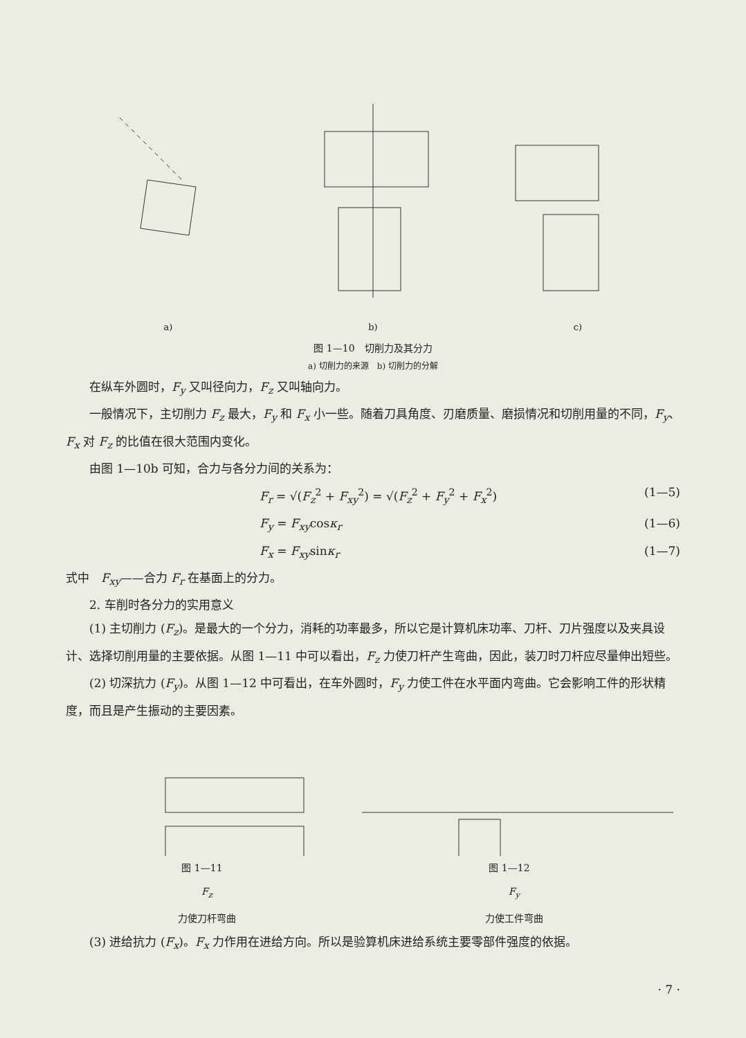a) b) c)
图 1—10　切削力及其分力
a) 切削力的来源　b) 切削力的分解
在纵车外圆时，F<sub>y</sub> 又叫径向力，F<sub>z</sub> 又叫轴向力。
一般情况下，主切削力 F<sub>z</sub> 最大，F<sub>y</sub> 和 F<sub>x</sub> 小一些。随着刀具角度、刃磨质量、磨损情况和切削用量的不同，F<sub>y</sub>、F<sub>x</sub> 对 F<sub>z</sub> 的比值在很大范围内变化。
由图 1—10b 可知，合力与各分力间的关系为：
F<sub>r</sub> = √(F<sub>z</sub><sup>2</sup> + F<sub>xy</sub><sup>2</sup>) = √(F<sub>z</sub><sup>2</sup> + F<sub>y</sub><sup>2</sup> + F<sub>x</sub><sup>2</sup>) (1—5)
F<sub>y</sub> = F<sub>xy</sub>cosκ<sub>r</sub> (1—6)
F<sub>x</sub> = F<sub>xy</sub>sinκ<sub>r</sub> (1—7)
式中　F<sub>xy</sub>——合力 F<sub>r</sub> 在基面上的分力。
2. 车削时各分力的实用意义
(1) 主切削力 (F<sub>z</sub>)。是最大的一个分力，消耗的功率最多，所以它是计算机床功率、刀杆、刀片强度以及夹具设计、选择切削用量的主要依据。从图 1—11 中可以看出，F<sub>z</sub> 力使刀杆产生弯曲，因此，装刀时刀杆应尽量伸出短些。
(2) 切深抗力 (F<sub>y</sub>)。从图 1—12 中可看出，在车外圆时，F<sub>y</sub> 力使工件在水平面内弯曲。它会影响工件的形状精度，而且是产生振动的主要因素。
图 1—11　
F<sub>z</sub>
力使刀杆弯曲
图 1—12　
F<sub>y</sub>
力使工件弯曲
(3) 进给抗力 (F<sub>x</sub>)。F<sub>x</sub> 力作用在进给方向。所以是验算机床进给系统主要零部件强度的依据。
· 7 ·